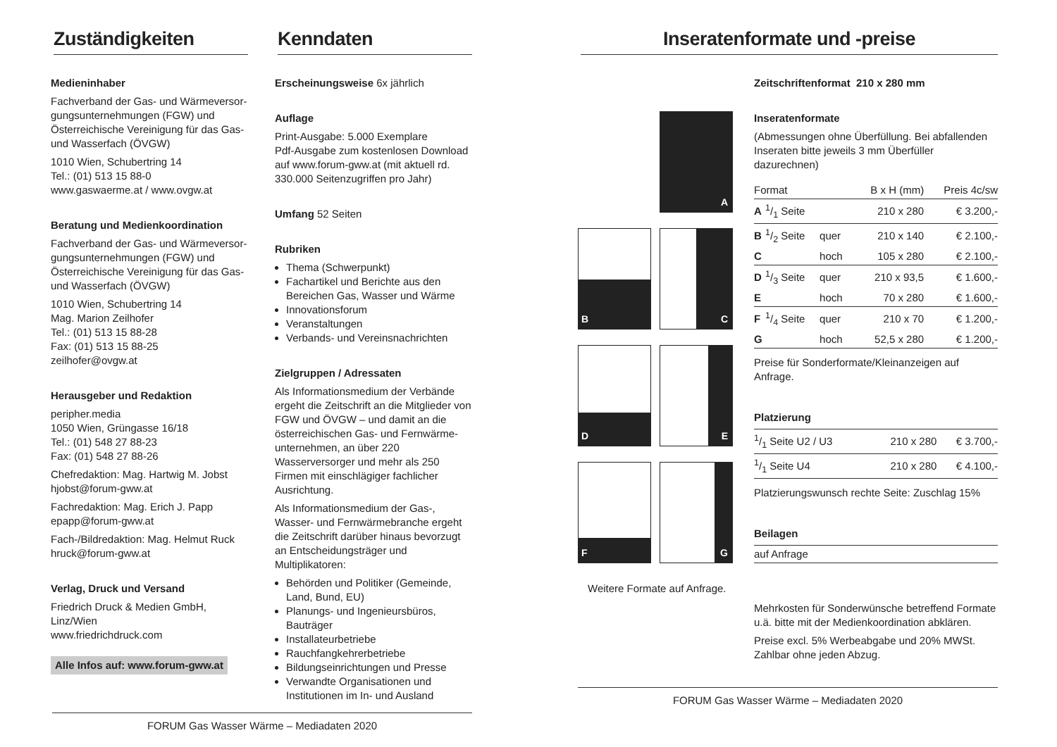Zuständigkeiten
Medieninhaber
Fachverband der Gas- und Wärmeversor-gungsunternehmungen (FGW) und Österreichische Vereinigung für das Gas- und Wasserfach (ÖVGW)
1010 Wien, Schubertring 14
Tel.: (01) 513 15 88-0
www.gaswaerme.at / www.ovgw.at
Beratung und Medienkoordination
Fachverband der Gas- und Wärmeversor-gungsunternehmungen (FGW) und Österreichische Vereinigung für das Gas- und Wasserfach (ÖVGW)
1010 Wien, Schubertring 14
Mag. Marion Zeilhofer
Tel.: (01) 513 15 88-28
Fax: (01) 513 15 88-25
zeilhofer@ovgw.at
Herausgeber und Redaktion
peripher.media
1050 Wien, Grüngasse 16/18
Tel.: (01) 548 27 88-23
Fax: (01) 548 27 88-26
Chefredaktion: Mag. Hartwig M. Jobst
hjobst@forum-gww.at
Fachredaktion: Mag. Erich J. Papp
epapp@forum-gww.at
Fach-/Bildredaktion: Mag. Helmut Ruck
hruck@forum-gww.at
Verlag, Druck und Versand
Friedrich Druck & Medien GmbH, Linz/Wien
www.friedrichdruck.com
Alle Infos auf: www.forum-gww.at
Kenndaten
Erscheinungsweise 6x jährlich
Auflage
Print-Ausgabe: 5.000 Exemplare
Pdf-Ausgabe zum kostenlosen Download auf www.forum-gww.at (mit aktuell rd. 330.000 Seitenzugriffen pro Jahr)
Umfang 52 Seiten
Rubriken
Thema (Schwerpunkt)
Fachartikel und Berichte aus den Bereichen Gas, Wasser und Wärme
Innovationsforum
Veranstaltungen
Verbands- und Vereinsnachrichten
Zielgruppen / Adressaten
Als Informationsmedium der Verbände ergeht die Zeitschrift an die Mitglieder von FGW und ÖVGW – und damit an die österreichischen Gas- und Fernwärme-unternehmen, an über 220 Wasserversorger und mehr als 250 Firmen mit einschlägiger fachlicher Ausrichtung.
Als Informationsmedium der Gas-, Wasser- und Fernwärmebranche ergeht die Zeitschrift darüber hinaus bevorzugt an Entscheidungsträger und Multiplikatoren:
Behörden und Politiker (Gemeinde, Land, Bund, EU)
Planungs- und Ingenieursbüros, Bauträger
Installateurbetriebe
Rauchfangkehrerbetriebe
Bildungseinrichtungen und Presse
Verwandte Organisationen und Institutionen im In- und Ausland
FORUM Gas Wasser Wärme – Mediadaten 2020
Inseratenformate und -preise
A
B
C
D
E
F
G
Weitere Formate auf Anfrage.
Zeitschriftenformat 210 x 280 mm
Inseratenformate
(Abmessungen ohne Überfüllung. Bei abfallenden Inseraten bitte jeweils 3 mm Überfüller dazurechnen)
| Format | | | B x H (mm) | Preis 4c/sw |
| --- | --- | --- | --- | --- |
| A | 1/1 Seite | | 210 x 280 | € 3.200,- |
| B | 1/2 Seite | quer | 210 x 140 | € 2.100,- |
| C | | hoch | 105 x 280 | € 2.100,- |
| D | 1/3 Seite | quer | 210 x 93,5 | € 1.600,- |
| E | | hoch | 70 x 280 | € 1.600,- |
| F | 1/4 Seite | quer | 210 x 70 | € 1.200,- |
| G | | hoch | 52,5 x 280 | € 1.200,- |
| Preise für Sonderformate/Kleinanzeigen auf Anfrage. | | | | |
Platzierung
| 1/1 Seite U2 / U3 | 210 x 280 | € 3.700,- |
| 1/1 Seite U4 | 210 x 280 | € 4.100,- |
| Platzierungswunsch rechte Seite: Zuschlag 15% | | |
Beilagen
| auf Anfrage |
Mehrkosten für Sonderwünsche betreffend Formate u.ä. bitte mit der Medienkoordination abklären.
Preise excl. 5% Werbeabgabe und 20% MWSt. Zahlbar ohne jeden Abzug.
FORUM Gas Wasser Wärme – Mediadaten 2020